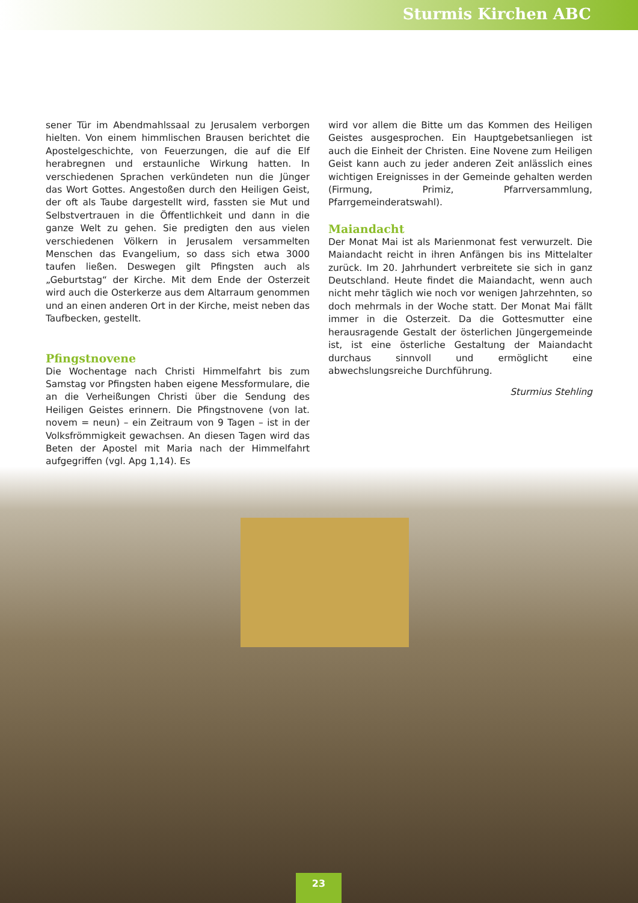Sturmis Kirchen ABC
sener Tür im Abendmahlssaal zu Jerusalem verborgen hielten. Von einem himmlischen Brausen berichtet die Apostelgeschichte, von Feuerzungen, die auf die Elf herabregnen und erstaunliche Wirkung hatten. In verschiedenen Sprachen verkündeten nun die Jünger das Wort Gottes. Angestoßen durch den Heiligen Geist, der oft als Taube dargestellt wird, fassten sie Mut und Selbstvertrauen in die Öffentlichkeit und dann in die ganze Welt zu gehen. Sie predigten den aus vielen verschiedenen Völkern in Jerusalem versammelten Menschen das Evangelium, so dass sich etwa 3000 taufen ließen. Deswegen gilt Pfingsten auch als „Geburtstag“ der Kirche. Mit dem Ende der Osterzeit wird auch die Osterkerze aus dem Altarraum genommen und an einen anderen Ort in der Kirche, meist neben das Taufbecken, gestellt.
Pfingstnovene
Die Wochentage nach Christi Himmelfahrt bis zum Samstag vor Pfingsten haben eigene Messformulare, die an die Verheißungen Christi über die Sendung des Heiligen Geistes erinnern. Die Pfingstnovene (von lat. novem = neun) – ein Zeitraum von 9 Tagen – ist in der Volksfrömmigkeit gewachsen. An diesen Tagen wird das Beten der Apostel mit Maria nach der Himmelfahrt aufgegriffen (vgl. Apg 1,14). Es
wird vor allem die Bitte um das Kommen des Heiligen Geistes ausgesprochen. Ein Hauptgebetsanliegen ist auch die Einheit der Christen. Eine Novene zum Heiligen Geist kann auch zu jeder anderen Zeit anlässlich eines wichtigen Ereignisses in der Gemeinde gehalten werden (Firmung, Primiz, Pfarrversammlung, Pfarrgemeinderatswahl).
Maiandacht
Der Monat Mai ist als Marienmonat fest verwurzelt. Die Maiandacht reicht in ihren Anfängen bis ins Mittelalter zurück. Im 20. Jahrhundert verbreitete sie sich in ganz Deutschland. Heute findet die Maiandacht, wenn auch nicht mehr täglich wie noch vor wenigen Jahrzehnten, so doch mehrmals in der Woche statt. Der Monat Mai fällt immer in die Osterzeit. Da die Gottesmutter eine herausragende Gestalt der österlichen Jüngergemeinde ist, ist eine österliche Gestaltung der Maiandacht durchaus sinnvoll und ermöglicht eine abwechslungsreiche Durchführung.
Sturmius Stehling
23